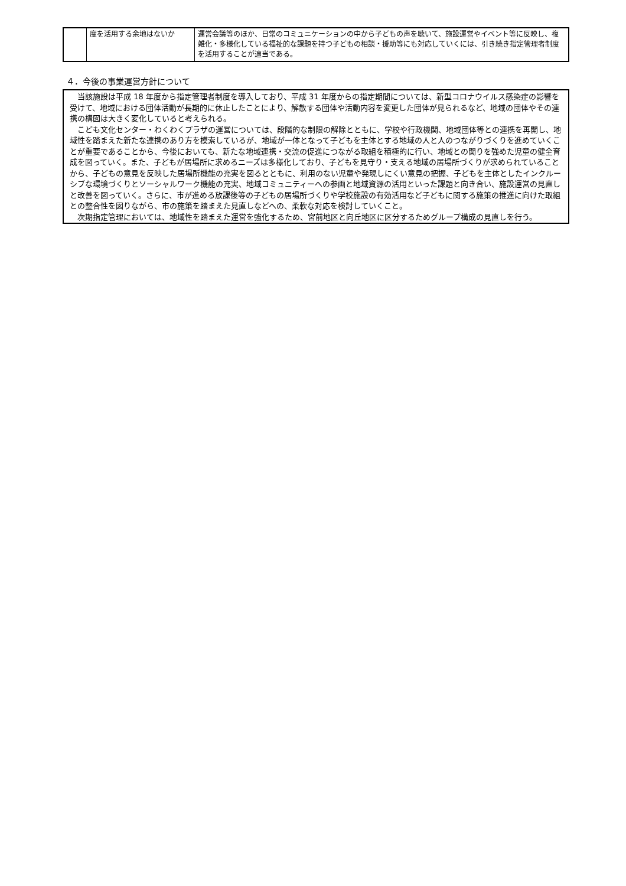| | 度を活用する余地はないか | 運営会議等のほか、日常のコミュニケーションの中から子どもの声を聴いて、施設運営やイベント等に反映し、複雑化・多様化している福祉的な課題を持つ子どもの相談・援助等にも対応していくには、引き続き指定管理者制度を活用することが適当である。 |
４．今後の事業運営方針について
当該施設は平成 18 年度から指定管理者制度を導入しており、平成 31 年度からの指定期間については、新型コロナウイルス感染症の影響を受けて、地域における団体活動が長期的に休止したことにより、解散する団体や活動内容を変更した団体が見られるなど、地域の団体やその連携の構図は大きく変化していると考えられる。
こども文化センター・わくわくプラザの運営については、段階的な制限の解除とともに、学校や行政機関、地域団体等との連携を再開し、地域性を踏まえた新たな連携のあり方を模索しているが、地域が一体となって子どもを主体とする地域の人と人のつながりづくりを進めていくことが重要であることから、今後においても、新たな地域連携・交流の促進につながる取組を積極的に行い、地域との関りを強めた児童の健全育成を図っていく。また、子どもが居場所に求めるニーズは多様化しており、子どもを見守り・支える地域の居場所づくりが求められていることから、子どもの意見を反映した居場所機能の充実を図るとともに、利用のない児童や発現しにくい意見の把握、子どもを主体としたインクルーシブな環境づくりとソーシャルワーク機能の充実、地域コミュニティーへの参画と地域資源の活用といった課題と向き合い、施設運営の見直しと改善を図っていく。さらに、市が進める放課後等の子どもの居場所づくりや学校施設の有効活用など子どもに関する施策の推進に向けた取組との整合性を図りながら、市の施策を踏まえた見直しなどへの、柔軟な対応を検討していくこと。
次期指定管理においては、地域性を踏まえた運営を強化するため、宮前地区と向丘地区に区分するためグループ構成の見直しを行う。